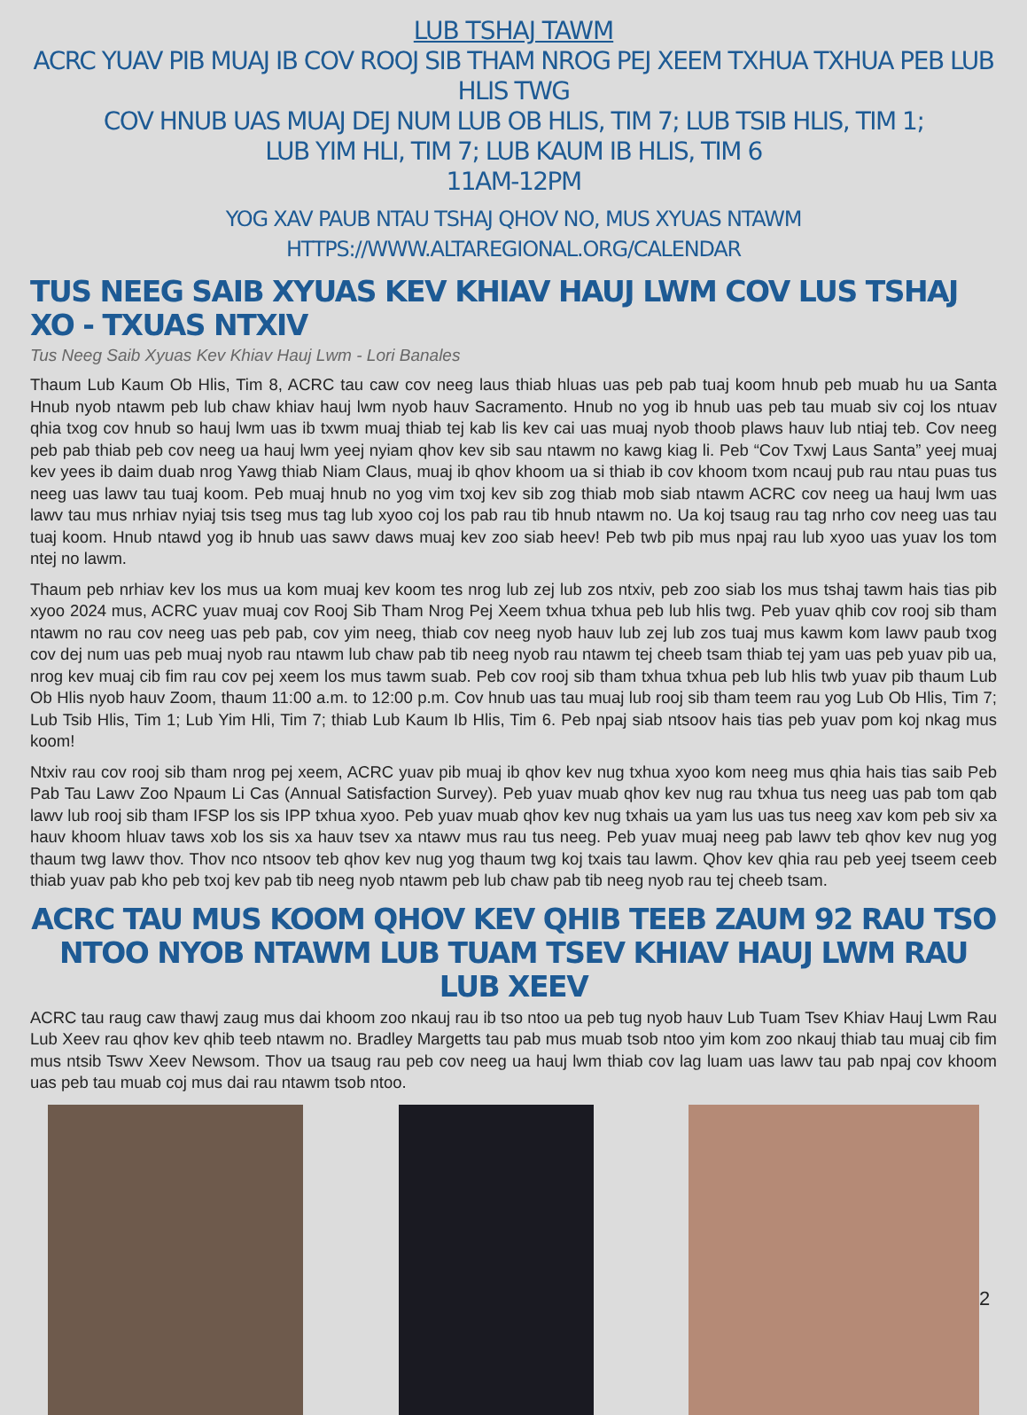LUB TSHAJ TAWM
ACRC YUAV PIB MUAJ IB COV ROOJ SIB THAM NROG PEJ XEEM TXHUA TXHUA PEB LUB HLIS TWG
COV HNUB UAS MUAJ DEJ NUM LUB OB HLIS, TIM 7; LUB TSIB HLIS, TIM 1;
LUB YIM HLI, TIM 7; LUB KAUM IB HLIS, TIM 6
11AM-12PM
YOG XAV PAUB NTAU TSHAJ QHOV NO, MUS XYUAS NTAWM HTTPS://WWW.ALTAREGIONAL.ORG/CALENDAR
TUS NEEG SAIB XYUAS KEV KHIAV HAUJ LWM COV LUS TSHAJ XO - TXUAS NTXIV
Tus Neeg Saib Xyuas Kev Khiav Hauj Lwm - Lori Banales
Thaum Lub Kaum Ob Hlis, Tim 8, ACRC tau caw cov neeg laus thiab hluas uas peb pab tuaj koom hnub peb muab hu ua Santa Hnub nyob ntawm peb lub chaw khiav hauj lwm nyob hauv Sacramento. Hnub no yog ib hnub uas peb tau muab siv coj los ntuav qhia txog cov hnub so hauj lwm uas ib txwm muaj thiab tej kab lis kev cai uas muaj nyob thoob plaws hauv lub ntiaj teb. Cov neeg peb pab thiab peb cov neeg ua hauj lwm yeej nyiam qhov kev sib sau ntawm no kawg kiag li. Peb “Cov Txwj Laus Santa” yeej muaj kev yees ib daim duab nrog Yawg thiab Niam Claus, muaj ib qhov khoom ua si thiab ib cov khoom txom ncauj pub rau ntau puas tus neeg uas lawv tau tuaj koom. Peb muaj hnub no yog vim txoj kev sib zog thiab mob siab ntawm ACRC cov neeg ua hauj lwm uas lawv tau mus nrhiav nyiaj tsis tseg mus tag lub xyoo coj los pab rau tib hnub ntawm no. Ua koj tsaug rau tag nrho cov neeg uas tau tuaj koom. Hnub ntawd yog ib hnub uas sawv daws muaj kev zoo siab heev! Peb twb pib mus npaj rau lub xyoo uas yuav los tom ntej no lawm.
Thaum peb nrhiav kev los mus ua kom muaj kev koom tes nrog lub zej lub zos ntxiv, peb zoo siab los mus tshaj tawm hais tias pib xyoo 2024 mus, ACRC yuav muaj cov Rooj Sib Tham Nrog Pej Xeem txhua txhua peb lub hlis twg. Peb yuav qhib cov rooj sib tham ntawm no rau cov neeg uas peb pab, cov yim neeg, thiab cov neeg nyob hauv lub zej lub zos tuaj mus kawm kom lawv paub txog cov dej num uas peb muaj nyob rau ntawm lub chaw pab tib neeg nyob rau ntawm tej cheeb tsam thiab tej yam uas peb yuav pib ua, nrog kev muaj cib fim rau cov pej xeem los mus tawm suab. Peb cov rooj sib tham txhua txhua peb lub hlis twb yuav pib thaum Lub Ob Hlis nyob hauv Zoom, thaum 11:00 a.m. to 12:00 p.m. Cov hnub uas tau muaj lub rooj sib tham teem rau yog Lub Ob Hlis, Tim 7; Lub Tsib Hlis, Tim 1; Lub Yim Hli, Tim 7; thiab Lub Kaum Ib Hlis, Tim 6. Peb npaj siab ntsoov hais tias peb yuav pom koj nkag mus koom!
Ntxiv rau cov rooj sib tham nrog pej xeem, ACRC yuav pib muaj ib qhov kev nug txhua xyoo kom neeg mus qhia hais tias saib Peb Pab Tau Lawv Zoo Npaum Li Cas (Annual Satisfaction Survey). Peb yuav muab qhov kev nug rau txhua tus neeg uas pab tom qab lawv lub rooj sib tham IFSP los sis IPP txhua xyoo. Peb yuav muab qhov kev nug txhais ua yam lus uas tus neeg xav kom peb siv xa hauv khoom hluav taws xob los sis xa hauv tsev xa ntawv mus rau tus neeg. Peb yuav muaj neeg pab lawv teb qhov kev nug yog thaum twg lawv thov. Thov nco ntsoov teb qhov kev nug yog thaum twg koj txais tau lawm. Qhov kev qhia rau peb yeej tseem ceeb thiab yuav pab kho peb txoj kev pab tib neeg nyob ntawm peb lub chaw pab tib neeg nyob rau tej cheeb tsam.
ACRC TAU MUS KOOM QHOV KEV QHIB TEEB ZAUM 92 RAU TSO NTOO NYOB NTAWM LUB TUAM TSEV KHIAV HAUJ LWM RAU LUB XEEV
ACRC tau raug caw thawj zaug mus dai khoom zoo nkauj rau ib tso ntoo ua peb tug nyob hauv Lub Tuam Tsev Khiav Hauj Lwm Rau Lub Xeev rau qhov kev qhib teeb ntawm no. Bradley Margetts tau pab mus muab tsob ntoo yim kom zoo nkauj thiab tau muaj cib fim mus ntsib Tswv Xeev Newsom. Thov ua tsaug rau peb cov neeg ua hauj lwm thiab cov lag luam uas lawv tau pab npaj cov khoom uas peb tau muab coj mus dai rau ntawm tsob ntoo.
2